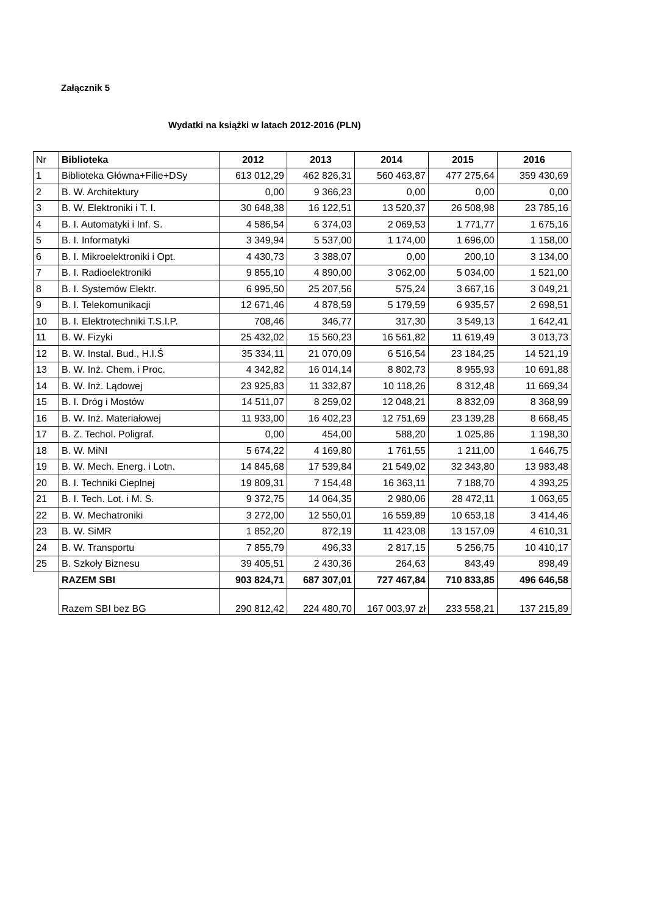Załącznik 5
Wydatki na książki w latach 2012-2016 (PLN)
| Nr | Biblioteka | 2012 | 2013 | 2014 | 2015 | 2016 |
| 1 | Biblioteka Główna+Filie+DSy | 613 012,29 | 462 826,31 | 560 463,87 | 477 275,64 | 359 430,69 |
| 2 | B. W. Architektury | 0,00 | 9 366,23 | 0,00 | 0,00 | 0,00 |
| 3 | B. W. Elektroniki i T. I. | 30 648,38 | 16 122,51 | 13 520,37 | 26 508,98 | 23 785,16 |
| 4 | B. I. Automatyki i Inf. S. | 4 586,54 | 6 374,03 | 2 069,53 | 1 771,77 | 1 675,16 |
| 5 | B. I. Informatyki | 3 349,94 | 5 537,00 | 1 174,00 | 1 696,00 | 1 158,00 |
| 6 | B. I. Mikroelektroniki i Opt. | 4 430,73 | 3 388,07 | 0,00 | 200,10 | 3 134,00 |
| 7 | B. I. Radioelektroniki | 9 855,10 | 4 890,00 | 3 062,00 | 5 034,00 | 1 521,00 |
| 8 | B. I. Systemów Elektr. | 6 995,50 | 25 207,56 | 575,24 | 3 667,16 | 3 049,21 |
| 9 | B. I. Telekomunikacji | 12 671,46 | 4 878,59 | 5 179,59 | 6 935,57 | 2 698,51 |
| 10 | B. I. Elektrotechniki T.S.I.P. | 708,46 | 346,77 | 317,30 | 3 549,13 | 1 642,41 |
| 11 | B. W. Fizyki | 25 432,02 | 15 560,23 | 16 561,82 | 11 619,49 | 3 013,73 |
| 12 | B. W. Instal. Bud., H.I.Ś | 35 334,11 | 21 070,09 | 6 516,54 | 23 184,25 | 14 521,19 |
| 13 | B. W. Inż. Chem. i Proc. | 4 342,82 | 16 014,14 | 8 802,73 | 8 955,93 | 10 691,88 |
| 14 | B. W. Inż. Lądowej | 23 925,83 | 11 332,87 | 10 118,26 | 8 312,48 | 11 669,34 |
| 15 | B. I. Dróg i Mostów | 14 511,07 | 8 259,02 | 12 048,21 | 8 832,09 | 8 368,99 |
| 16 | B. W. Inż. Materiałowej | 11 933,00 | 16 402,23 | 12 751,69 | 23 139,28 | 8 668,45 |
| 17 | B. Z. Techol. Poligraf. | 0,00 | 454,00 | 588,20 | 1 025,86 | 1 198,30 |
| 18 | B. W. MiNI | 5 674,22 | 4 169,80 | 1 761,55 | 1 211,00 | 1 646,75 |
| 19 | B. W. Mech. Energ. i Lotn. | 14 845,68 | 17 539,84 | 21 549,02 | 32 343,80 | 13 983,48 |
| 20 | B. I. Techniki Cieplnej | 19 809,31 | 7 154,48 | 16 363,11 | 7 188,70 | 4 393,25 |
| 21 | B. I. Tech. Lot. i M. S. | 9 372,75 | 14 064,35 | 2 980,06 | 28 472,11 | 1 063,65 |
| 22 | B. W. Mechatroniki | 3 272,00 | 12 550,01 | 16 559,89 | 10 653,18 | 3 414,46 |
| 23 | B. W. SiMR | 1 852,20 | 872,19 | 11 423,08 | 13 157,09 | 4 610,31 |
| 24 | B. W. Transportu | 7 855,79 | 496,33 | 2 817,15 | 5 256,75 | 10 410,17 |
| 25 | B. Szkoły Biznesu | 39 405,51 | 2 430,36 | 264,63 | 843,49 | 898,49 |
| | RAZEM SBI | 903 824,71 | 687 307,01 | 727 467,84 | 710 833,85 | 496 646,58 |
| | Razem SBI bez BG | 290 812,42 | 224 480,70 | 167 003,97 zł | 233 558,21 | 137 215,89 |